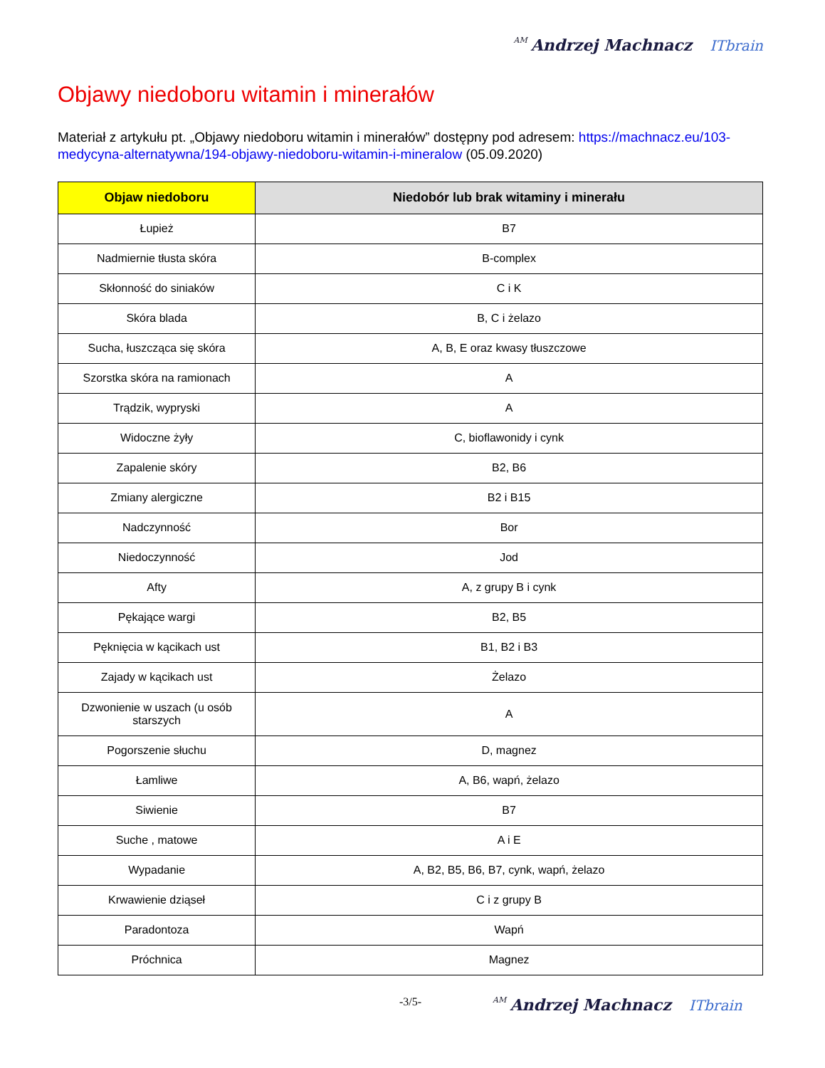AM Andrzej Machnacz ITbrain
Objawy niedoboru witamin i minerałów
Materiał z artykułu pt. „Objawy niedoboru witamin i minerałów” dostępny pod adresem: https://machnacz.eu/103-medycyna-alternatywna/194-objawy-niedoboru-witamin-i-mineralow (05.09.2020)
| Objaw niedoboru | Niedobór lub brak witaminy i minerału |
| --- | --- |
| Łupież | B7 |
| Nadmiernie tłusta skóra | B-complex |
| Skłonność do siniaków | C i K |
| Skóra blada | B, C i żelazo |
| Sucha, łuszcząca się skóra | A, B, E oraz kwasy tłuszczowe |
| Szorstka skóra na ramionach | A |
| Trądzik, wypryski | A |
| Widoczne żyły | C, bioflawonidy i cynk |
| Zapalenie skóry | B2, B6 |
| Zmiany alergiczne | B2 i B15 |
| Nadczynność | Bor |
| Niedoczynność | Jod |
| Afty | A, z grupy B i cynk |
| Pękające wargi | B2, B5 |
| Pęknięcia w kącikach ust | B1, B2 i B3 |
| Zajady w kącikach ust | Żelazo |
| Dzwonienie w uszach (u osób starszych | A |
| Pogorszenie słuchu | D, magnez |
| Łamliwe | A, B6, wapń, żelazo |
| Siwienie | B7 |
| Suche , matowe | A i E |
| Wypadanie | A, B2, B5, B6, B7, cynk, wapń, żelazo |
| Krwawienie dziąseł | C i z grupy B |
| Paradontoza | Wapń |
| Próchnica | Magnez |
-3/5-
AM Andrzej Machnacz ITbrain